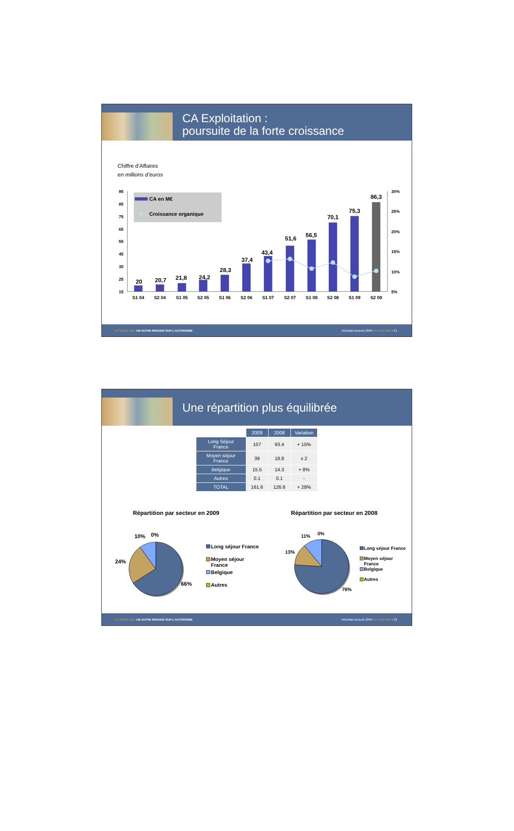CA Exploitation :
poursuite de la forte croissance
Chiffre d’Affaires
en millions d’euros
95
85
75
65
55
45
35
25
15
30%
25%
20%
15%
10%
5%
CA en M€
Croissance organique
20
20,7
21,8
24,2
28,3
37,4
43,4
51,6
56,5
70,1
75,3
86,3
S1 04
S2 04
S1 05
S2 05
S1 06
S2 06
S1 07
S2 07
S1 08
S2 08
S1 09
S2 09
LE NOBLE AGE UN AUTRE REGARD SUR L’AUTONOMIE
Résultats annuels 2009 • 14 avril 2010 • 21
Une répartition plus équilibrée
| | 2009 | 2008 | Variation |
| --- | --- | --- | --- |
| Long Séjour France | 107 | 93.4 | + 15% |
| Moyen séjour France | 39 | 18.8 | x 2 |
| Belgique | 15.5 | 14.3 | + 8% |
| Autres | 0.1 | 0.1 | - |
| TOTAL | 161.6 | 126.6 | + 28% |
Répartition par secteur en 2009
Répartition par secteur en 2008
10%
0%
24%
66%
Long séjour France
Moyen séjour
France
Belgique
Autres
11%
0%
13%
76%
Long séjour France
Moyen séjour
France
Belgique
Autres
LE NOBLE AGE UN AUTRE REGARD SUR L’AUTONOMIE
Résultats annuels 2009 • 14 avril 2010 • 22